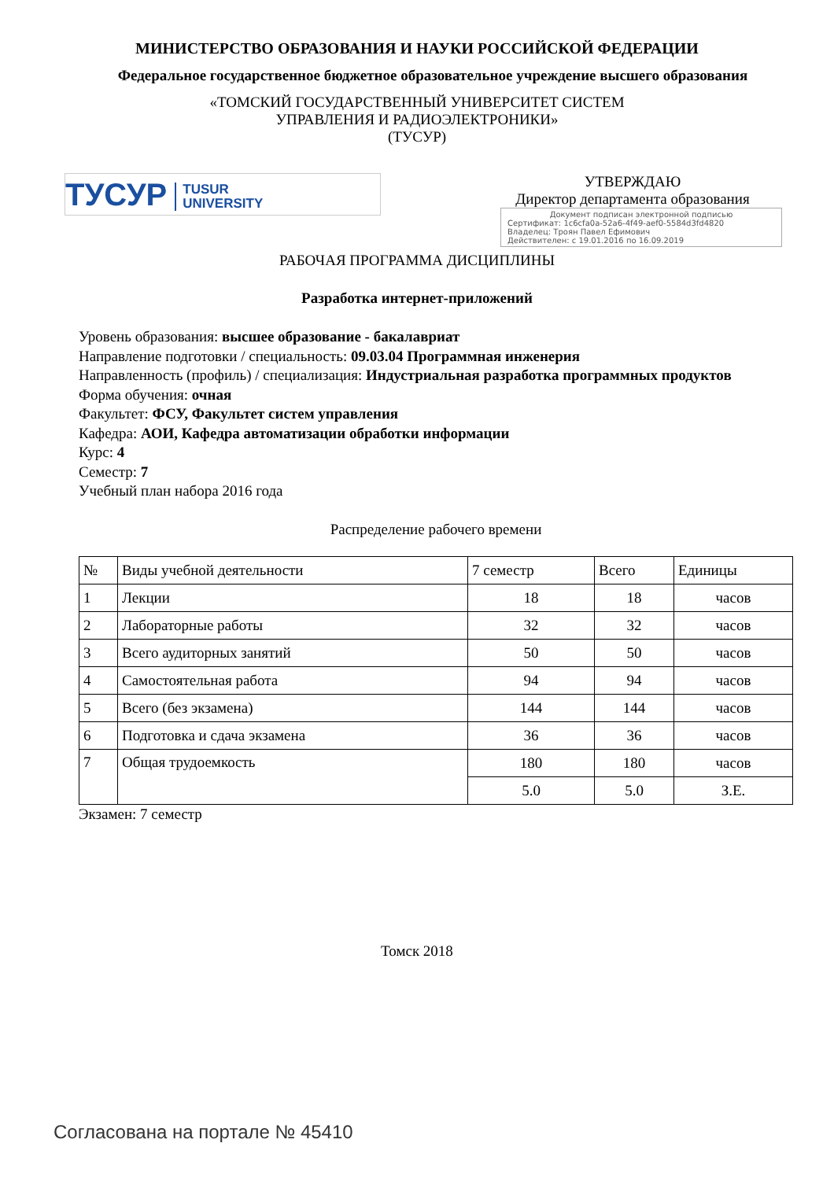МИНИСТЕРСТВО ОБРАЗОВАНИЯ И НАУКИ РОССИЙСКОЙ ФЕДЕРАЦИИ
Федеральное государственное бюджетное образовательное учреждение высшего образования
«ТОМСКИЙ ГОСУДАРСТВЕННЫЙ УНИВЕРСИТЕТ СИСТЕМ
УПРАВЛЕНИЯ И РАДИОЭЛЕКТРОНИКИ»
(ТУСУР)
ТУСУР TUSUR
UNIVERSITY
УТВЕРЖДАЮ
Директор департамента образования
Документ подписан электронной подписью
Сертификат: 1c6cfa0a-52a6-4f49-aef0-5584d3fd4820
Владелец: Троян Павел Ефимович
Действителен: с 19.01.2016 по 16.09.2019
РАБОЧАЯ ПРОГРАММА ДИСЦИПЛИНЫ
Разработка интернет-приложений
Уровень образования: высшее образование - бакалавриат
Направление подготовки / специальность: 09.03.04 Программная инженерия
Направленность (профиль) / специализация: Индустриальная разработка программных продуктов
Форма обучения: очная
Факультет: ФСУ, Факультет систем управления
Кафедра: АОИ, Кафедра автоматизации обработки информации
Курс: 4
Семестр: 7
Учебный план набора 2016 года
Распределение рабочего времени
| № | Виды учебной деятельности | 7 семестр | Всего | Единицы |
| --- | --- | --- | --- | --- |
| 1 | Лекции | 18 | 18 | часов |
| 2 | Лабораторные работы | 32 | 32 | часов |
| 3 | Всего аудиторных занятий | 50 | 50 | часов |
| 4 | Самостоятельная работа | 94 | 94 | часов |
| 5 | Всего (без экзамена) | 144 | 144 | часов |
| 6 | Подготовка и сдача экзамена | 36 | 36 | часов |
| 7 | Общая трудоемкость | 180 | 180 | часов |
| | | 5.0 | 5.0 | З.Е. |
Экзамен: 7 семестр
Томск 2018
Согласована на портале № 45410